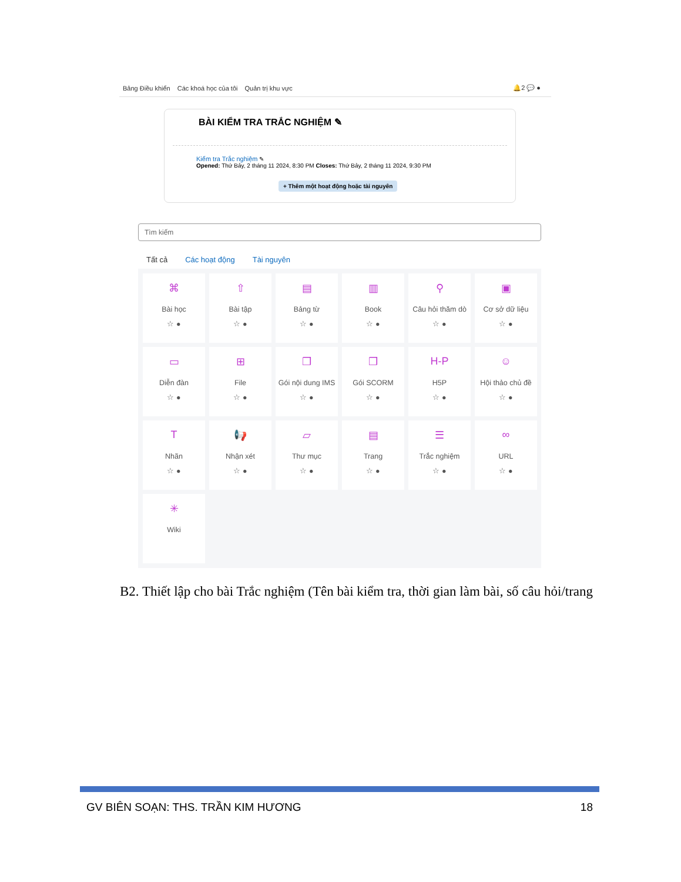Bảng Điều khiển Các khoá học của tôi Quản trị khu vực 🔔2 💬 ●
BÀI KIỂM TRA TRẮC NGHIỆM ✎
Kiểm tra Trắc nghiệm ✎
Opened: Thứ Bảy, 2 tháng 11 2024, 8:30 PM Closes: Thứ Bảy, 2 tháng 11 2024, 9:30 PM
+ Thêm một hoạt động hoặc tài nguyên
Tìm kiếm
Tất cả Các hoạt động Tài nguyên
⌘
Bài học
☆ ●
⇧
Bài tập
☆ ●
▤
Bảng từ
☆ ●
▥
Book
☆ ●
⚲
Câu hỏi thăm dò
☆ ●
▣
Cơ sở dữ liệu
☆ ●
▭
Diễn đàn
☆ ●
⊞
File
☆ ●
❒
Gói nội dung IMS
☆ ●
❒
Gói SCORM
☆ ●
H-P
H5P
☆ ●
☺
Hội thảo chủ đề
☆ ●
T
Nhãn
☆ ●
📢
Nhận xét
☆ ●
▱
Thư mục
☆ ●
▤
Trang
☆ ●
☰
Trắc nghiệm
☆ ●
∞
URL
☆ ●
✳
Wiki
B2. Thiết lập cho bài Trắc nghiệm (Tên bài kiểm tra, thời gian làm bài, số câu hỏi/trang
GV BIÊN SOẠN: THS. TRẦN KIM HƯƠNG 18